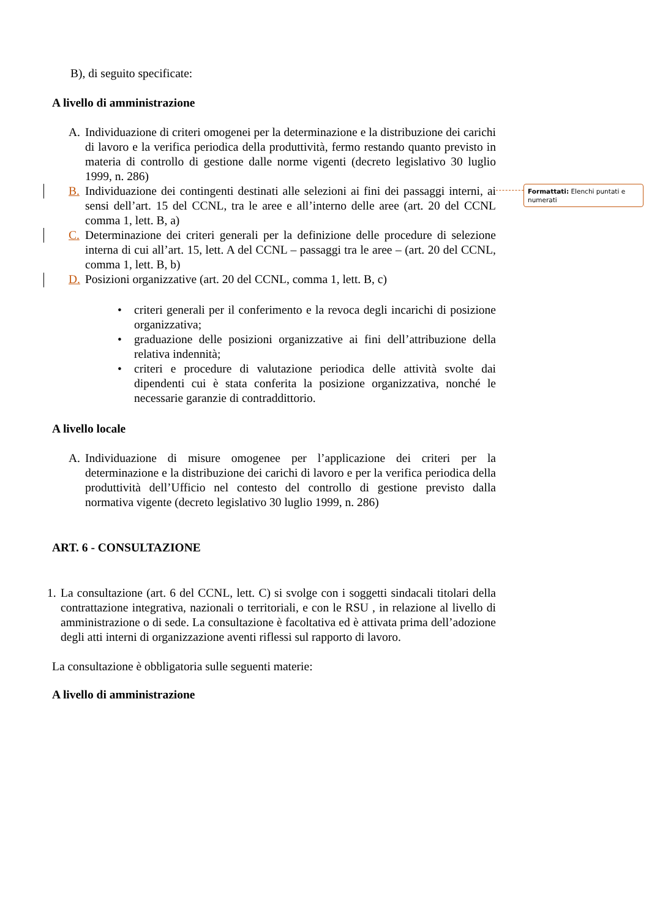Formattati: Elenchi puntati e numerati
B), di seguito specificate:
A livello di amministrazione
A. Individuazione di criteri omogenei per la determinazione e la distribuzione dei carichi di lavoro e la verifica periodica della produttività, fermo restando quanto previsto in materia di controllo di gestione dalle norme vigenti (decreto legislativo 30 luglio 1999, n. 286)
B. Individuazione dei contingenti destinati alle selezioni ai fini dei passaggi interni, ai sensi dell’art. 15 del CCNL, tra le aree e all’interno delle aree (art. 20 del CCNL comma 1, lett. B, a)
C. Determinazione dei criteri generali per la definizione delle procedure di selezione interna di cui all’art. 15, lett. A del CCNL – passaggi tra le aree – (art. 20 del CCNL, comma 1, lett. B, b)
D. Posizioni organizzative (art. 20 del CCNL, comma 1, lett. B, c)
• criteri generali per il conferimento e la revoca degli incarichi di posizione organizzativa;
• graduazione delle posizioni organizzative ai fini dell’attribuzione della relativa indennità;
• criteri e procedure di valutazione periodica delle attività svolte dai dipendenti cui è stata conferita la posizione organizzativa, nonché le necessarie garanzie di contraddittorio.
A livello locale
A. Individuazione di misure omogenee per l’applicazione dei criteri per la determinazione e la distribuzione dei carichi di lavoro e per la verifica periodica della produttività dell’Ufficio nel contesto del controllo di gestione previsto dalla normativa vigente (decreto legislativo 30 luglio 1999, n. 286)
ART. 6 - CONSULTAZIONE
1. La consultazione (art. 6 del CCNL, lett. C) si svolge con i soggetti sindacali titolari della contrattazione integrativa, nazionali o territoriali, e con le RSU , in relazione al livello di amministrazione o di sede. La consultazione è facoltativa ed è attivata prima dell’adozione degli atti interni di organizzazione aventi riflessi sul rapporto di lavoro.
La consultazione è obbligatoria sulle seguenti materie:
A livello di amministrazione